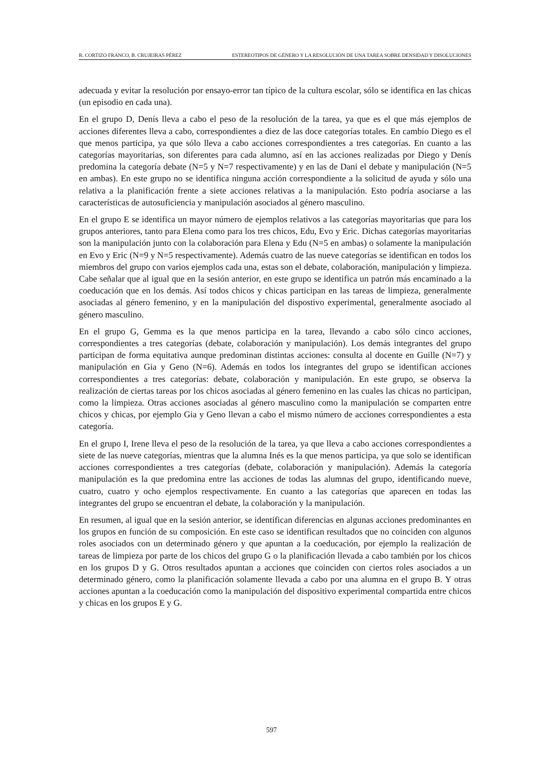R. CORTIZO FRANCO, B. CRUJEIRAS PÉREZ ESTEREOTIPOS DE GÉNERO Y LA RESOLUCIÓN DE UNA TAREA SOBRE DENSIDAD Y DISOLUCIONES
adecuada y evitar la resolución por ensayo-error tan típico de la cultura escolar, sólo se identifica en las chicas (un episodio en cada una).
En el grupo D, Denís lleva a cabo el peso de la resolución de la tarea, ya que es el que más ejemplos de acciones diferentes lleva a cabo, correspondientes a diez de las doce categorías totales. En cambio Diego es el que menos participa, ya que sólo lleva a cabo acciones correspondientes a tres categorías. En cuanto a las categorías mayoritarias, son diferentes para cada alumno, así en las acciones realizadas por Diego y Denís predomina la categoría debate (N=5 y N=7 respectivamente) y en las de Dani el debate y manipulación (N=5 en ambas). En este grupo no se identifica ninguna acción correspondiente a la solicitud de ayuda y sólo una relativa a la planificación frente a siete acciones relativas a la manipulación. Esto podría asociarse a las características de autosuficiencia y manipulación asociados al género masculino.
En el grupo E se identifica un mayor número de ejemplos relativos a las categorías mayoritarias que para los grupos anteriores, tanto para Elena como para los tres chicos, Edu, Evo y Eric. Dichas categorías mayoritarias son la manipulación junto con la colaboración para Elena y Edu (N=5 en ambas) o solamente la manipulación en Evo y Eric (N=9 y N=5 respectivamente). Además cuatro de las nueve categorías se identifican en todos los miembros del grupo con varios ejemplos cada una, estas son el debate, colaboración, manipulación y limpieza. Cabe señalar que al igual que en la sesión anterior, en este grupo se identifica un patrón más encaminado a la coeducación que en los demás. Así todos chicos y chicas participan en las tareas de limpieza, generalmente asociadas al género femenino, y en la manipulación del dispostivo experimental, generalmente asociado al género masculino.
En el grupo G, Gemma es la que menos participa en la tarea, llevando a cabo sólo cinco acciones, correspondientes a tres categorías (debate, colaboración y manipulación). Los demás integrantes del grupo participan de forma equitativa aunque predominan distintas acciones: consulta al docente en Guille (N=7) y manipulación en Gia y Geno (N=6). Además en todos los integrantes del grupo se identifican acciones correspondientes a tres categorías: debate, colaboración y manipulación. En este grupo, se observa la realización de ciertas tareas por los chicos asociadas al género femenino en las cuales las chicas no participan, como la limpieza. Otras acciones asociadas al género masculino como la manipulación se comparten entre chicos y chicas, por ejemplo Gia y Geno llevan a cabo el mismo número de acciones correspondientes a esta categoría.
En el grupo I, Irene lleva el peso de la resolución de la tarea, ya que lleva a cabo acciones correspondientes a siete de las nueve categorías, mientras que la alumna Inés es la que menos participa, ya que solo se identifican acciones correspondientes a tres categorías (debate, colaboración y manipulación). Además la categoría manipulación es la que predomina entre las acciones de todas las alumnas del grupo, identificando nueve, cuatro, cuatro y ocho ejemplos respectivamente. En cuanto a las categorías que aparecen en todas las integrantes del grupo se encuentran el debate, la colaboración y la manipulación.
En resumen, al igual que en la sesión anterior, se identifican diferencias en algunas acciones predominantes en los grupos en función de su composición. En este caso se identifican resultados que no coinciden con algunos roles asociados con un determinado género y que apuntan a la coeducación, por ejemplo la realización de tareas de limpieza por parte de los chicos del grupo G o la planificación llevada a cabo también por los chicos en los grupos D y G. Otros resultados apuntan a acciones que coinciden con ciertos roles asociados a un determinado género, como la planificación solamente llevada a cabo por una alumna en el grupo B. Y otras acciones apuntan a la coeducación como la manipulación del dispositivo experimental compartida entre chicos y chicas en los grupos E y G.
597